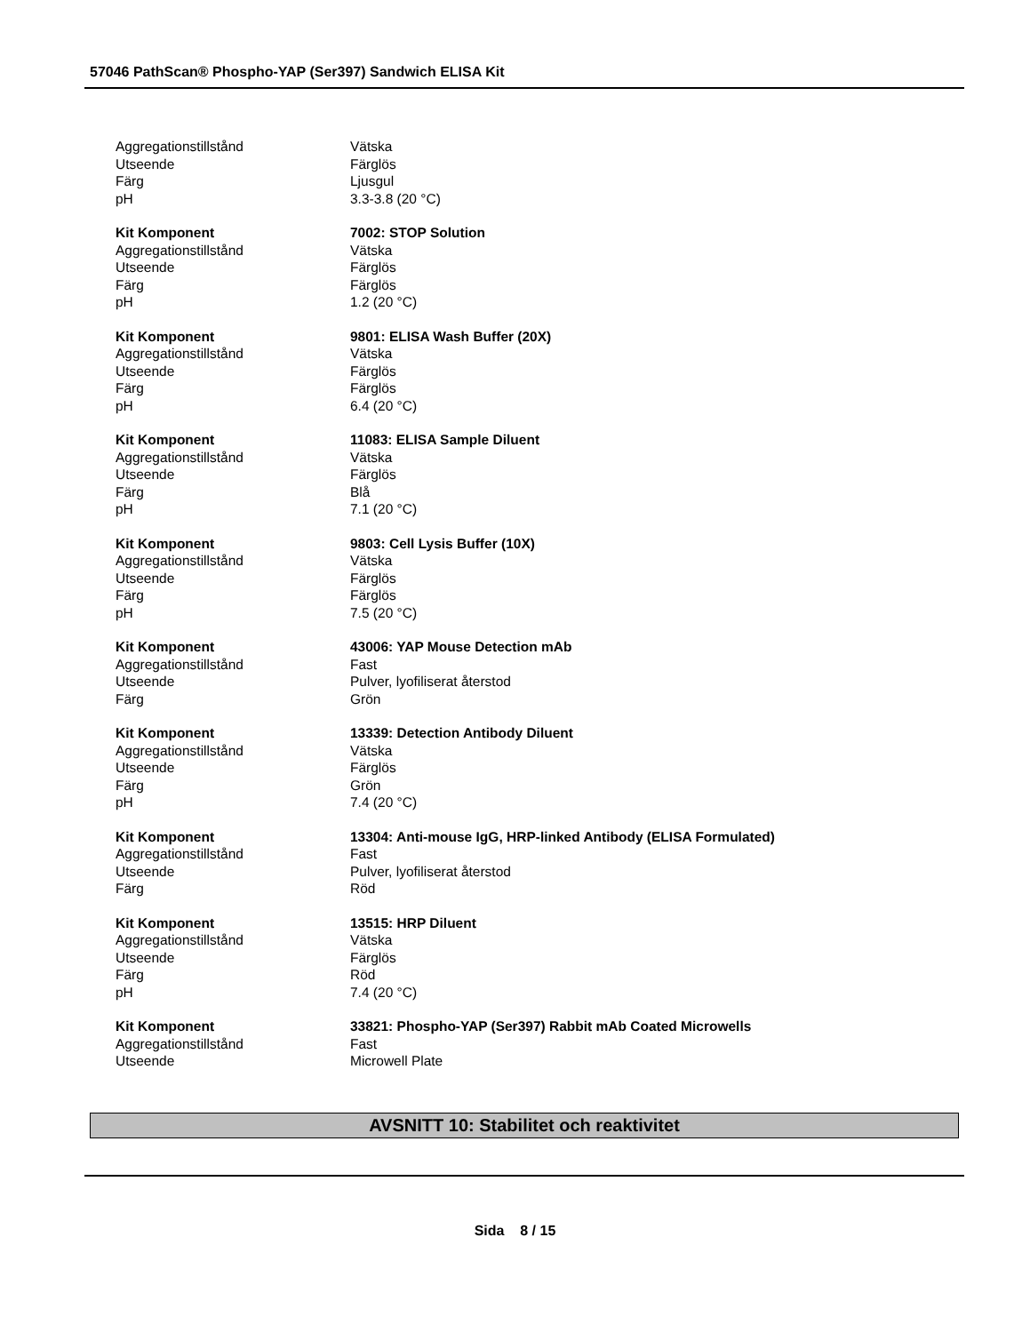57046 PathScan® Phospho-YAP (Ser397) Sandwich ELISA Kit
| Aggregationstillstånd | Vätska |
| Utseende | Färglös |
| Färg | Ljusgul |
| pH | 3.3-3.8 (20 °C) |
| Kit Komponent | 7002: STOP Solution |
| Aggregationstillstånd | Vätska |
| Utseende | Färglös |
| Färg | Färglös |
| pH | 1.2 (20 °C) |
| Kit Komponent | 9801: ELISA Wash Buffer (20X) |
| Aggregationstillstånd | Vätska |
| Utseende | Färglös |
| Färg | Färglös |
| pH | 6.4 (20 °C) |
| Kit Komponent | 11083: ELISA Sample Diluent |
| Aggregationstillstånd | Vätska |
| Utseende | Färglös |
| Färg | Blå |
| pH | 7.1 (20 °C) |
| Kit Komponent | 9803: Cell Lysis Buffer (10X) |
| Aggregationstillstånd | Vätska |
| Utseende | Färglös |
| Färg | Färglös |
| pH | 7.5 (20 °C) |
| Kit Komponent | 43006: YAP Mouse Detection mAb |
| Aggregationstillstånd | Fast |
| Utseende | Pulver, lyofiliserat återstod |
| Färg | Grön |
| Kit Komponent | 13339: Detection Antibody Diluent |
| Aggregationstillstånd | Vätska |
| Utseende | Färglös |
| Färg | Grön |
| pH | 7.4 (20 °C) |
| Kit Komponent | 13304: Anti-mouse IgG, HRP-linked Antibody (ELISA Formulated) |
| Aggregationstillstånd | Fast |
| Utseende | Pulver, lyofiliserat återstod |
| Färg | Röd |
| Kit Komponent | 13515: HRP Diluent |
| Aggregationstillstånd | Vätska |
| Utseende | Färglös |
| Färg | Röd |
| pH | 7.4 (20 °C) |
| Kit Komponent | 33821: Phospho-YAP (Ser397) Rabbit mAb Coated Microwells |
| Aggregationstillstånd | Fast |
| Utseende | Microwell Plate |
AVSNITT 10: Stabilitet och reaktivitet
Sida 8 / 15